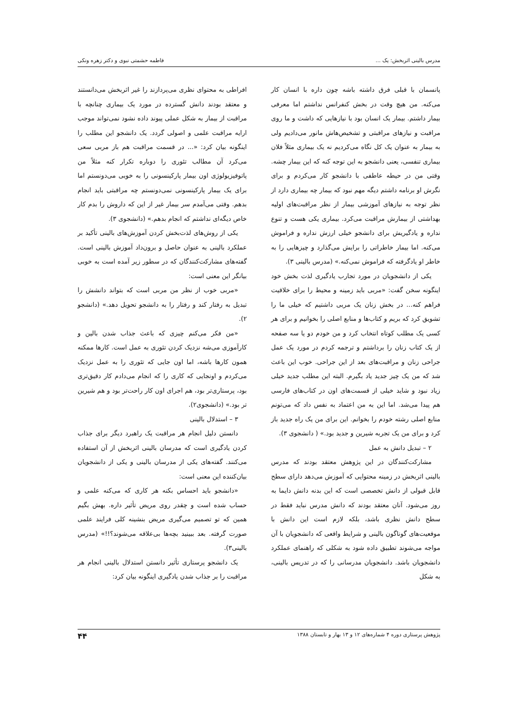مدرس بالینی اثربخش: یک ... فاطمه حشمتی نبوی و دکتر زهره ونکی
پانسمان با قبلی فرق داشته باشه چون داره با انسان کار می‌کنه. من هیچ وقت در بخش کنفرانس نداشتم اما معرفی بیمار داشتم. بیمار یک انسان بود با نیازهایی که داشت و ما روی مراقبت و نیازهای مراقبتی و تشخیص‌هاش مانور می‌دادیم ولی به بیمار به عنوان یک کل نگاه می‌کردیم نه یک بیماری مثلاً فلان بیماری تنفسی، یعنی دانشجو به این توجه کنه که این بیمار چشه. وقتی من در حیطه عاطفی با دانشجو کار می‌کردم و برای نگرش او برنامه داشتم دیگه مهم نبود که بیمار چه بیماری دارد از نظر توجه به نیازهای آموزشی بیمار از نظر مراقبت‌های اولیه بهداشتی از بیمارش مراقبت می‌کرد. بیماری یکی هست و تنوع نداره و یادگیریش برای دانشجو خیلی ارزش نداره و فراموش می‌کنه. اما بیمار خاطراتی را برایش می‌گذارد و چیزهایی را به خاطر او یادگرفته که فراموش نمی‌کنه.» (مدرس بالینی ۳).
یکی از دانشجویان در مورد تجارب یادگیری لذت بخش خود اینگونه سخن گفت: «مربی باید زمینه و محیط را برای خلاقیت فراهم کنه... در بخش زنان یک مربی داشتیم که خیلی ما را تشویق کرد که بریم و کتاب‌ها و منابع اصلی را بخوانیم و برای هر کسی یک مطلب کوتاه انتخاب کرد و من خودم دو یا سه صفحه از یک کتاب زنان را برداشتم و ترجمه کردم در مورد یک عمل جراحی زنان و مراقبت‌های بعد از این جراحی. خوب این باعث شد که من یک چیز جدید یاد بگیرم. البته این مطلب جدید خیلی زیاد نبود و شاید خیلی از قسمت‌های اون در کتاب‌های فارسی هم پیدا می‌شد. اما این به من اعتماد به نفس داد که می‌تونم منابع اصلی رشته خودم را بخوانم. این برای من یک راه جدید باز کرد و برای من یک تجربه شیرین و جدید بود.» ( دانشجوی ۳).
۲ – تبدیل دانش به عمل
مشارکت‌کنندگان در این پژوهش معتقد بودند که مدرس بالینی اثربخش در زمینه محتوایی که آموزش می‌دهد دارای سطح قابل قبولی از دانش تخصصی است که این بدنه دانش دایما به روز می‌شود. آنان معتقد بودند که دانش مدرس نباید فقط در سطح دانش نظری باشد، بلکه لازم است این دانش با موقعیت‌های گوناگون بالینی و شرایط واقعی که دانشجویان با آن مواجه می‌شوند تطبیق داده شود به شکلی که راهنمای عملکرد دانشجویان باشد. دانشجویان مدرسانی را که در تدریس بالینی، به شکل
افراطی به محتوای نظری می‌پردازند را غیر اثربخش می‌دانستند و معتقد بودند دانش گسترده در مورد یک بیماری چنانچه با مراقبت از بیمار به شکل عملی پیوند داده نشود نمی‌تواند موجب ارایه مراقبت علمی و اصولی گردد. یک دانشجو این مطلب را اینگونه بیان کرد: «... در قسمت مراقبت هم باز مربی سعی می‌کرد آن مطالب تئوری را دوباره تکرار کنه مثلاً من پاتوفیزیولوژی اون بیمار پارکینسونی را به خوبی می‌دونستم اما برای یک بیمار پارکینسونی نمی‌دونستم چه مراقبتی باید انجام بدهم. وقتی می‌آمدم سر بیمار غیر از این که داروش را بدم کار خاص دیگه‌ای نداشتم که انجام بدهم.» (دانشجوی ۳).
یکی از روش‌های لذت‌بخش کردن آموزش‌های بالینی تأکید بر عملکرد بالینی به عنوان حاصل و برون‌داد آموزش بالینی است. گفته‌های مشارکت‌کنندگان که در سطور زیر آمده است به خوبی بیانگر این معنی است:
«مربی خوب از نظر من مربی است که بتواند دانشش را تبدیل به رفتار کند و رفتار را به دانشجو تحویل دهد.» (دانشجو ۲).
«من فکر می‌کنم چیزی که باعث جذاب شدن بالین و کارآموزی می‌شه نزدیک کردن تئوری به عمل است. کارها ممکنه همون کارها باشه، اما اون جایی که تئوری را به عمل نزدیک می‌کردم و اونجایی که کاری را که انجام می‌دادم کار دقیق‌تری بود، پرستاری‌تر بود، هم اجرای اون کار راحت‌تر بود و هم شیرین تر بود.» (دانشجوی۲).
۳ – استدلال بالینی
دانستن دلیل انجام هر مراقبت یک راهبرد دیگر برای جذاب کردن یادگیری است که مدرسان بالینی اثربخش از آن استفاده می‌کنند. گفته‌های یکی از مدرسان بالینی و یکی از دانشجویان بیان‌کننده این معنی است:
«دانشجو باید احساس بکنه هر کاری که می‌کنه علمی و حساب شده است و چقدر روی مریض تأثیر داره. بهش بگیم همین که تو تصمیم می‌گیری مریض بنشینه کلی فرایند علمی صورت گرفته. بعد ببینید بچه‌ها بی‌علاقه می‌شوند؟!!» (مدرس بالینی۳).
یک دانشجو پرستاری تأثیر دانستن استدلال بالینی انجام هر مراقبت را بر جذاب شدن یادگیری اینگونه بیان کرد:
پژوهش پرستاری دوره ۴ شماره‌های ۱۲ و ۱۳ بهار و تابستان ۱۳۸۸ ۴۴